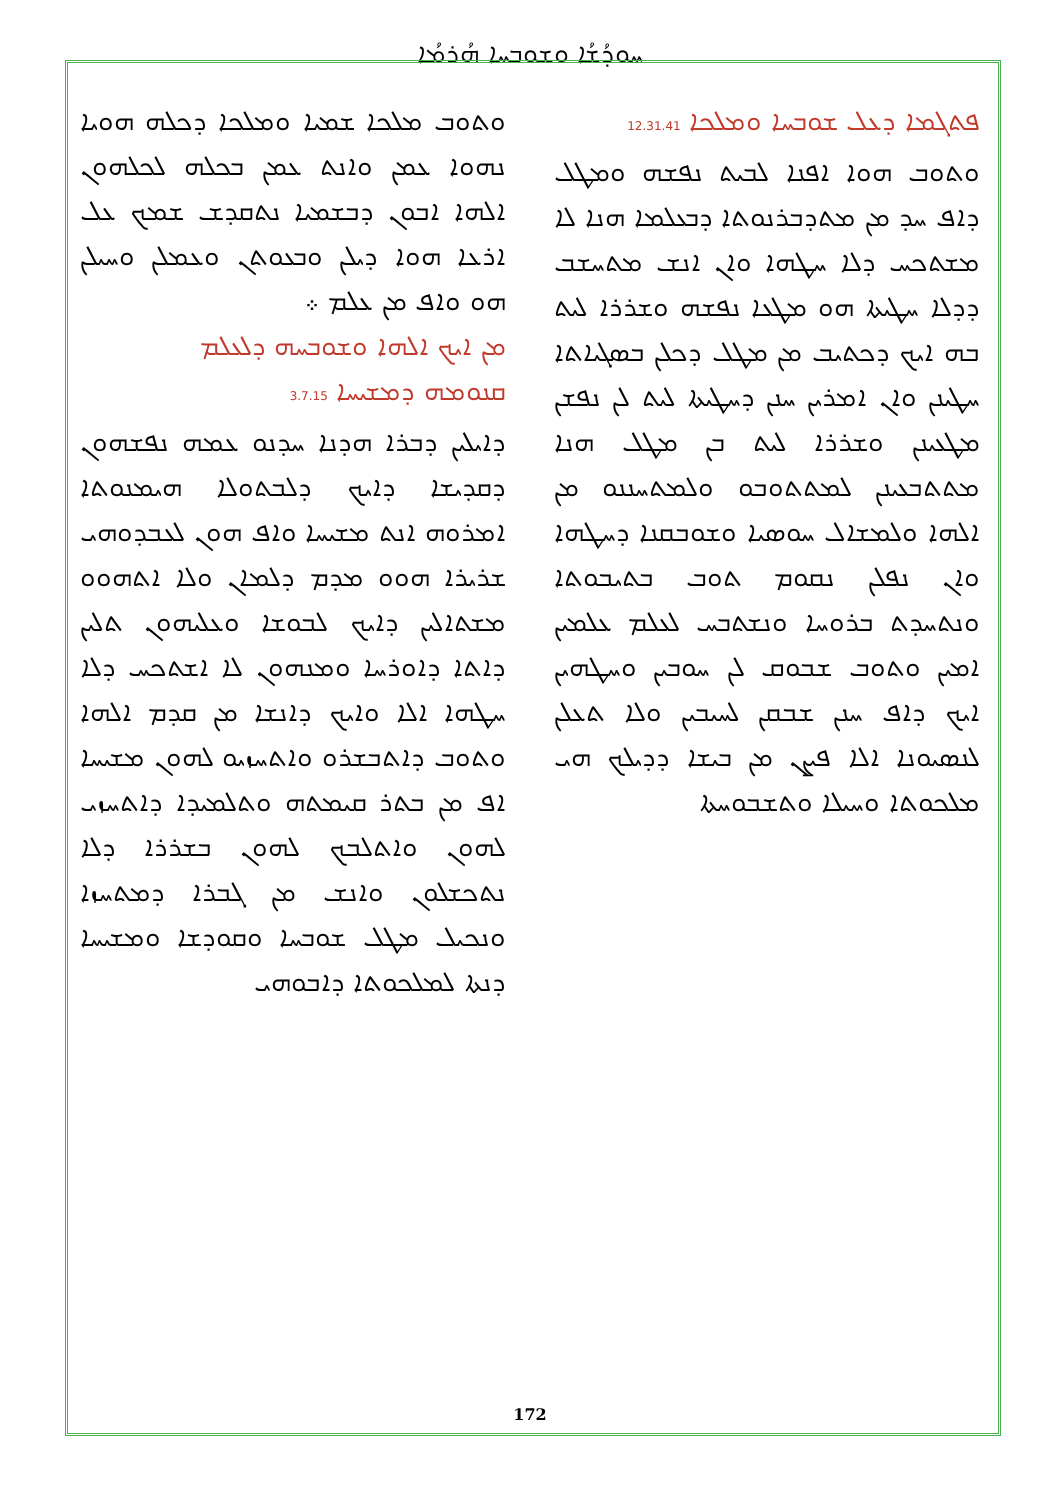ܚܘܕܳܫܳܐ ܘܫܘܒܚܐ ܗܳܪܡܳܐ
ܦܬܓܡܐ ܕܥܠ ܫܘܒܚܐ ܘܡܠܟܐ 12.31.41
ܘܬܘܒ ܗܘܐ ܐܦܢܐ ܠܒܝܬ ܢܦܫܗ ܘܡܛܠ ܕܐܦ ܚܕ ܡܢ ܡܬܕܒܪܢܘܬܐ ܕܒܥܠܡܐ ܗܢܐ ܠܐ ܡܫܬܟܚ ܕܠܐ ܚܛܗܐ ܘܐܢ ܐܢܫ ܡܬܚܫܒ ܕܕܠܐ ܚܛܝܬܐ ܗܘ ܡܛܥܐ ܢܦܫܗ ܘܫܪܪܐ ܠܝܬ ܒܗ ܐܝܟ ܕܟܬܝܒ ܡܢ ܡܛܠ ܕܟܠܢ ܒܣܓܝܐܬܐ ܚܛܝܢܢ ܘܐܢ ܐܡܪܝܢ ܚܢܢ ܕܚܛܝܬܐ ܠܝܬ ܠܢ ܢܦܫܢ ܡܛܥܝܢܢ ܘܫܪܪܐ ܠܝܬ ܒܢ ܡܛܠ ܗܢܐ ܡܬܬܒܥܝܢܢ ܠܡܬܬܘܒܘ ܘܠܡܬܚܢܢܘ ܡܢ ܐܠܗܐ ܘܠܡܫܐܠ ܚܘܣܝܐ ܘܫܘܒܩܢܐ ܕܚܛܗܐ ܘܐܢ ܢܦܠܢ ܢܩܘܡ ܬܘܒ ܒܬܝܒܘܬܐ ܘܢܬܚܕܬ ܒܪܘܚܐ ܘܢܫܬܒܚ ܠܥܠܡ ܥܠܡܝܢ ܐܡܝܢ ܘܬܘܒ ܫܒܘܩ ܠܢ ܚܘܒܝܢ ܘܚܛܗܝܢ ܐܝܟ ܕܐܦ ܚܢܢ ܫܒܩܢ ܠܚܝܒܝܢ ܘܠܐ ܬܥܠܢ ܠܢܣܝܘܢܐ ܐܠܐ ܦܨܢ ܡܢ ܒܝܫܐ ܕܕܝܠܟ ܗܝ ܡܠܟܘܬܐ ܘܚܝܠܐ ܘܬܫܒܘܚܬܐ
ܘܬܘܒ ܡܠܟܐ ܫܡܝܐ ܘܡܠܟܐ ܕܟܠܗ ܗܘܝܐ ܢܗܘܐ ܥܡܢ ܘܐܢܬ ܥܡܢ ܒܟܠܗ ܠܟܠܗܘܢ ܐܠܗܐ ܐܒܘܢ ܕܒܫܡܝܐ ܢܬܩܕܫ ܫܡܟ ܥܠ ܐܪܥܐ ܗܘܐ ܕܝܠܢ ܘܒܥܘܬܢ ܘܥܡܠܢ ܘܚܝܠܢ ܗܘ ܘܐܦ ܡܢ ܥܠܡ ܀
ܡܢ ܐܝܟ ܐܠܗܐ ܘܫܘܒܚܗ ܕܠܥܠܡ
ܩܢܘܡܗ ܕܡܫܝܚܐ 3.7.15
ܕܐܝܠܝܢ ܕܒܪܐ ܗܕܢܐ ܚܕܢܘ ܥܡܗ ܢܦܫܗܘܢ ܕܩܕܝܫܐ ܕܐܝܟ ܕܠܒܬܘܠܐ ܗܝܡܢܘܬܐ ܐܡܪܘܗ ܐܢܬ ܡܫܝܚܐ ܘܐܦ ܗܘܢ ܠܥܒܕܘܗܝ ܫܪܝܪܐ ܗܘܘ ܡܕܡ ܕܠܡܐܢ ܘܠܐ ܐܬܗܘܘ ܡܫܬܐܠܝܢ ܕܐܝܟ ܠܒܘܫܐ ܘܥܠܝܗܘܢ ܬܠܝܢ ܕܐܬܐ ܕܐܘܪܚܐ ܘܡܢܗܘܢ ܠܐ ܐܫܬܟܚ ܕܠܐ ܚܛܗܐ ܐܠܐ ܘܐܝܟ ܕܐܢܫܐ ܡܢ ܩܕܡ ܐܠܗܐ ܘܬܘܒ ܕܐܬܒܫܪܘ ܘܐܬܚܙܝܘ ܠܗܘܢ ܡܫܝܚܐ ܐܦ ܡܢ ܒܬܪ ܩܝܡܬܗ ܘܬܠܡܝܕܐ ܕܐܬܚܙܝ ܠܗܘܢ ܘܐܬܠܒܟ ܠܗܘܢ ܒܫܪܪܐ ܕܠܐ ܢܬܟܫܠܘܢ ܘܐܢܫ ܡܢ ܓܒܪܐ ܕܡܬܚܙܐ ܘܢܟܝܠ ܡܛܠ ܫܘܒܚܐ ܘܩܘܕܫܐ ܘܡܫܝܚܐ ܕܢܬܐ ܠܡܠܟܘܬܐ ܕܐܒܘܗܝ
172